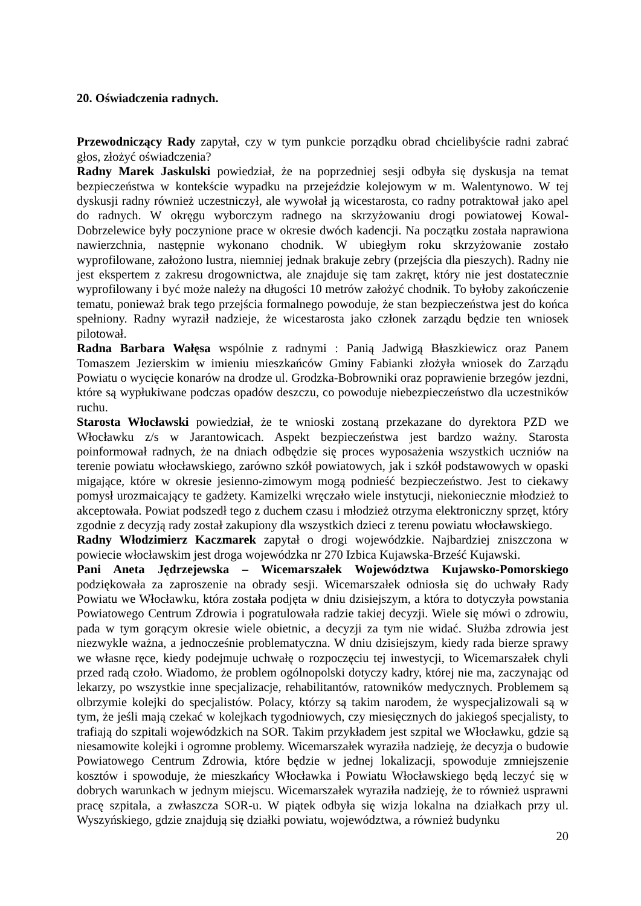20. Oświadczenia radnych.
Przewodniczący Rady zapytał, czy w tym punkcie porządku obrad chcielibyście radni zabrać głos, złożyć oświadczenia?
Radny Marek Jaskulski powiedział, że na poprzedniej sesji odbyła się dyskusja na temat bezpieczeństwa w kontekście wypadku na przejeździe kolejowym w m. Walentynowo. W tej dyskusji radny również uczestniczył, ale wywołał ją wicestarosta, co radny potraktował jako apel do radnych. W okręgu wyborczym radnego na skrzyżowaniu drogi powiatowej Kowal-Dobrzelewice były poczynione prace w okresie dwóch kadencji. Na początku została naprawiona nawierzchnia, następnie wykonano chodnik. W ubiegłym roku skrzyżowanie zostało wyprofilowane, założono lustra, niemniej jednak brakuje zebry (przejścia dla pieszych). Radny nie jest ekspertem z zakresu drogownictwa, ale znajduje się tam zakręt, który nie jest dostatecznie wyprofilowany i być może należy na długości 10 metrów założyć chodnik. To byłoby zakończenie tematu, ponieważ brak tego przejścia formalnego powoduje, że stan bezpieczeństwa jest do końca spełniony. Radny wyraził nadzieje, że wicestarosta jako członek zarządu będzie ten wniosek pilotował.
Radna Barbara Wałęsa wspólnie z radnymi : Panią Jadwigą Błaszkiewicz oraz Panem Tomaszem Jezierskim w imieniu mieszkańców Gminy Fabianki złożyła wniosek do Zarządu Powiatu o wycięcie konarów na drodze ul. Grodzka-Bobrowniki oraz poprawienie brzegów jezdni, które są wypłukiwane podczas opadów deszczu, co powoduje niebezpieczeństwo dla uczestników ruchu.
Starosta Włocławski powiedział, że te wnioski zostaną przekazane do dyrektora PZD we Włocławku z/s w Jarantowicach. Aspekt bezpieczeństwa jest bardzo ważny. Starosta poinformował radnych, że na dniach odbędzie się proces wyposażenia wszystkich uczniów na terenie powiatu włocławskiego, zarówno szkół powiatowych, jak i szkół podstawowych w opaski migające, które w okresie jesienno-zimowym mogą podnieść bezpieczeństwo. Jest to ciekawy pomysł urozmaicający te gadżety. Kamizelki wręczało wiele instytucji, niekoniecznie młodzież to akceptowała. Powiat podszedł tego z duchem czasu i młodzież otrzyma elektroniczny sprzęt, który zgodnie z decyzją rady został zakupiony dla wszystkich dzieci z terenu powiatu włocławskiego.
Radny Włodzimierz Kaczmarek zapytał o drogi wojewódzkie. Najbardziej zniszczona w powiecie włocławskim jest droga wojewódzka nr 270 Izbica Kujawska-Brześć Kujawski.
Pani Aneta Jędrzejewska – Wicemarszałek Województwa Kujawsko-Pomorskiego podziękowała za zaproszenie na obrady sesji. Wicemarszałek odniosła się do uchwały Rady Powiatu we Włocławku, która została podjęta w dniu dzisiejszym, a która to dotyczyła powstania Powiatowego Centrum Zdrowia i pogratulowała radzie takiej decyzji. Wiele się mówi o zdrowiu, pada w tym gorącym okresie wiele obietnic, a decyzji za tym nie widać. Służba zdrowia jest niezwykle ważna, a jednocześnie problematyczna. W dniu dzisiejszym, kiedy rada bierze sprawy we własne ręce, kiedy podejmuje uchwałę o rozpoczęciu tej inwestycji, to Wicemarszałek chyli przed radą czoło. Wiadomo, że problem ogólnopolski dotyczy kadry, której nie ma, zaczynając od lekarzy, po wszystkie inne specjalizacje, rehabilitantów, ratowników medycznych. Problemem są olbrzymie kolejki do specjalistów. Polacy, którzy są takim narodem, że wyspecjalizowali są w tym, że jeśli mają czekać w kolejkach tygodniowych, czy miesięcznych do jakiegoś specjalisty, to trafiają do szpitali wojewódzkich na SOR. Takim przykładem jest szpital we Włocławku, gdzie są niesamowite kolejki i ogromne problemy. Wicemarszałek wyraziła nadzieję, że decyzja o budowie Powiatowego Centrum Zdrowia, które będzie w jednej lokalizacji, spowoduje zmniejszenie kosztów i spowoduje, że mieszkańcy Włocławka i Powiatu Włocławskiego będą leczyć się w dobrych warunkach w jednym miejscu. Wicemarszałek wyraziła nadzieję, że to również usprawni pracę szpitala, a zwłaszcza SOR-u. W piątek odbyła się wizja lokalna na działkach przy ul. Wyszyńskiego, gdzie znajdują się działki powiatu, województwa, a również budynku
20